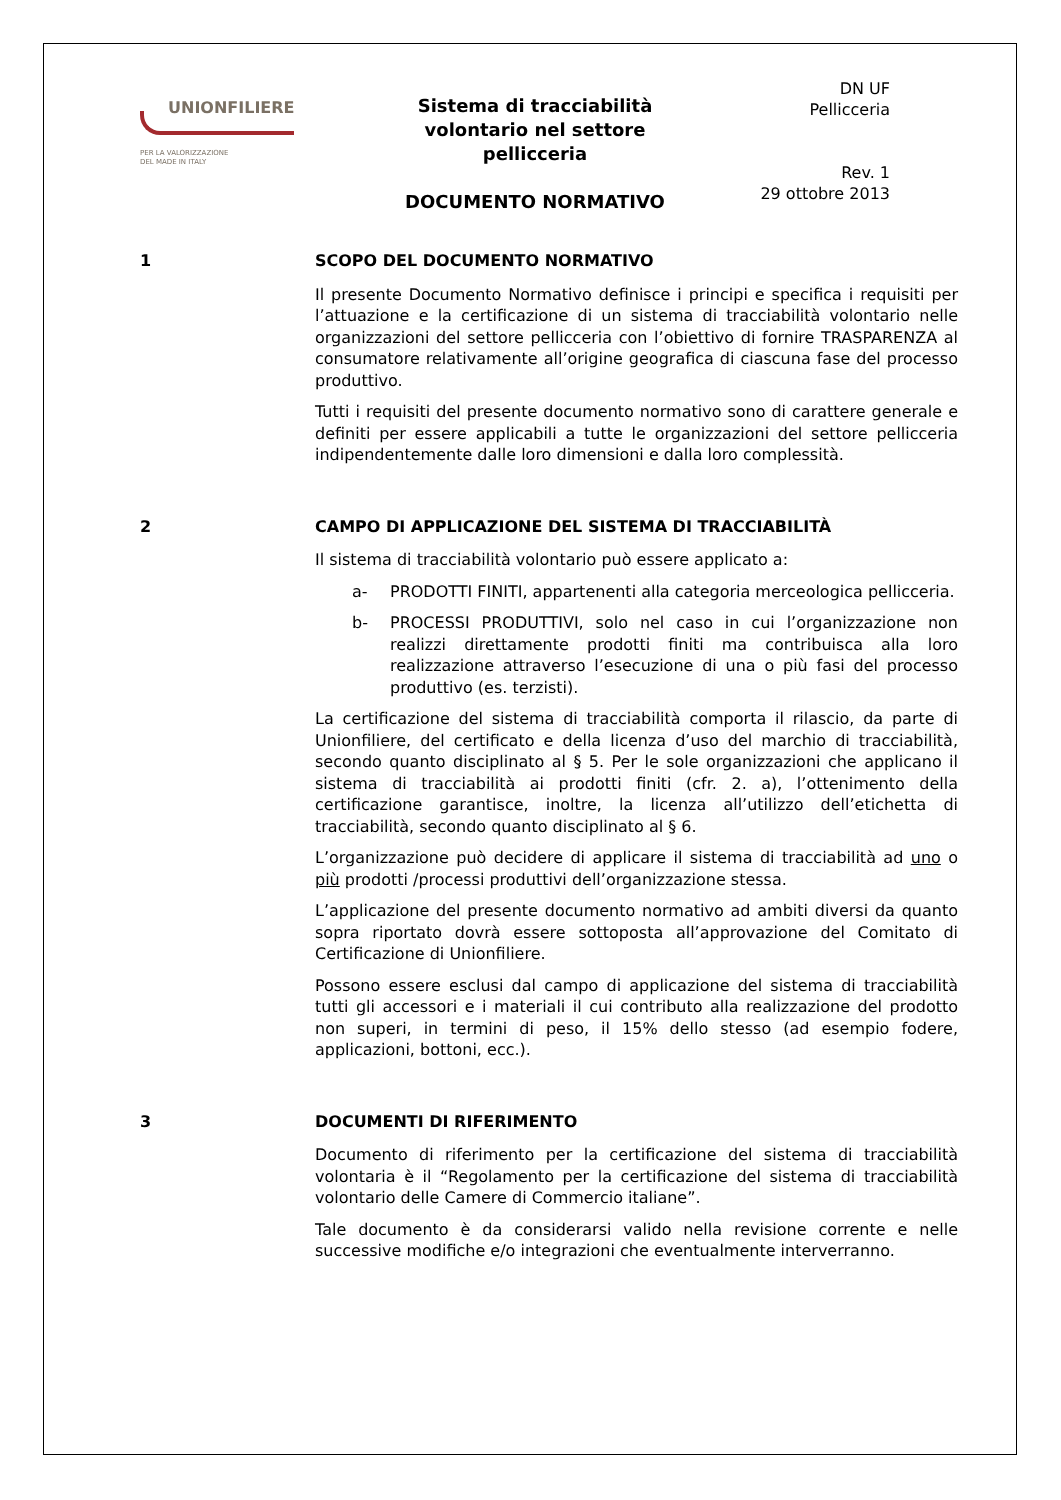UNIONFILIERE
PER LA VALORIZZAZIONE
DEL MADE IN ITALY
Sistema di tracciabilità volontario nel settore pellicceria
DOCUMENTO NORMATIVO
DN UF
Pellicceria
Rev. 1
29 ottobre 2013
1 SCOPO DEL DOCUMENTO NORMATIVO
Il presente Documento Normativo definisce i principi e specifica i requisiti per l’attuazione e la certificazione di un sistema di tracciabilità volontario nelle organizzazioni del settore pellicceria con l’obiettivo di fornire TRASPARENZA al consumatore relativamente all’origine geografica di ciascuna fase del processo produttivo.
Tutti i requisiti del presente documento normativo sono di carattere generale e definiti per essere applicabili a tutte le organizzazioni del settore pellicceria indipendentemente dalle loro dimensioni e dalla loro complessità.
2 CAMPO DI APPLICAZIONE DEL SISTEMA DI TRACCIABILITÀ
Il sistema di tracciabilità volontario può essere applicato a:
a- PRODOTTI FINITI, appartenenti alla categoria merceologica pellicceria.
b- PROCESSI PRODUTTIVI, solo nel caso in cui l’organizzazione non realizzi direttamente prodotti finiti ma contribuisca alla loro realizzazione attraverso l’esecuzione di una o più fasi del processo produttivo (es. terzisti).
La certificazione del sistema di tracciabilità comporta il rilascio, da parte di Unionfiliere, del certificato e della licenza d’uso del marchio di tracciabilità, secondo quanto disciplinato al § 5. Per le sole organizzazioni che applicano il sistema di tracciabilità ai prodotti finiti (cfr. 2. a), l’ottenimento della certificazione garantisce, inoltre, la licenza all’utilizzo dell’etichetta di tracciabilità, secondo quanto disciplinato al § 6.
L’organizzazione può decidere di applicare il sistema di tracciabilità ad uno o più prodotti /processi produttivi dell’organizzazione stessa.
L’applicazione del presente documento normativo ad ambiti diversi da quanto sopra riportato dovrà essere sottoposta all’approvazione del Comitato di Certificazione di Unionfiliere.
Possono essere esclusi dal campo di applicazione del sistema di tracciabilità tutti gli accessori e i materiali il cui contributo alla realizzazione del prodotto non superi, in termini di peso, il 15% dello stesso (ad esempio fodere, applicazioni, bottoni, ecc.).
3 DOCUMENTI DI RIFERIMENTO
Documento di riferimento per la certificazione del sistema di tracciabilità volontaria è il “Regolamento per la certificazione del sistema di tracciabilità volontario delle Camere di Commercio italiane”.
Tale documento è da considerarsi valido nella revisione corrente e nelle successive modifiche e/o integrazioni che eventualmente interverranno.